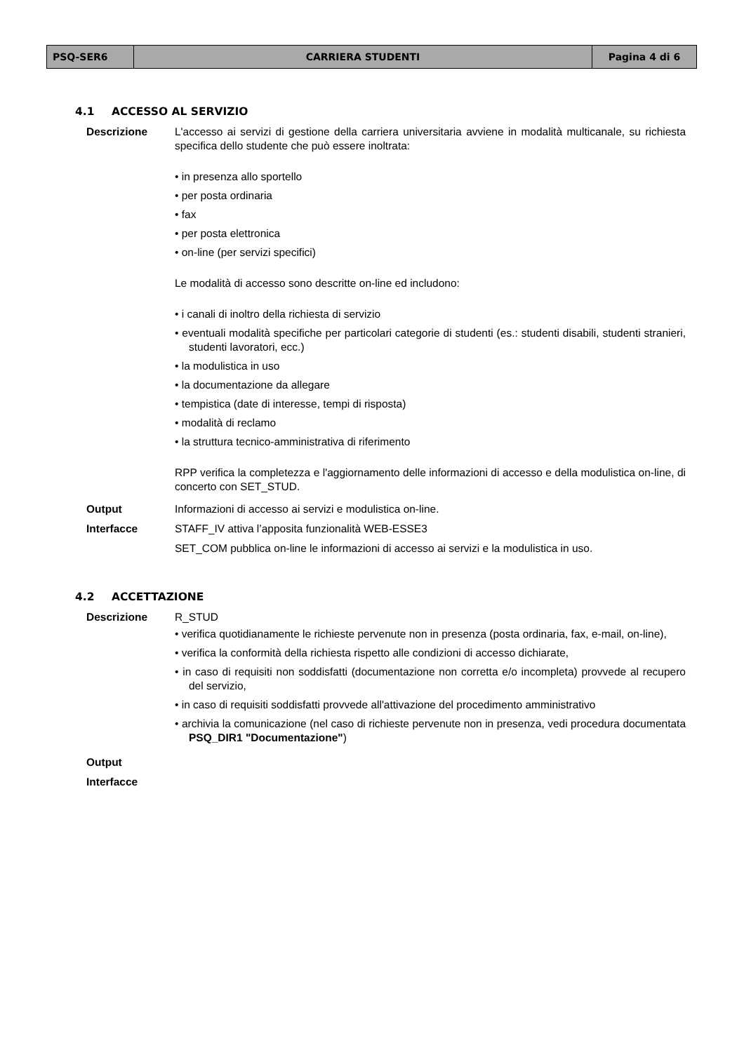| PSQ-SER6 | CARRIERA STUDENTI | Pagina 4 di 6 |
4.1 ACCESSO AL SERVIZIO
Descrizione L'accesso ai servizi di gestione della carriera universitaria avviene in modalità multicanale, su richiesta specifica dello studente che può essere inoltrata:
• in presenza allo sportello
• per posta ordinaria
• fax
• per posta elettronica
• on-line (per servizi specifici)
Le modalità di accesso sono descritte on-line ed includono:
• i canali di inoltro della richiesta di servizio
• eventuali modalità specifiche per particolari categorie di studenti (es.: studenti disabili, studenti stranieri, studenti lavoratori, ecc.)
• la modulistica in uso
• la documentazione da allegare
• tempistica (date di interesse, tempi di risposta)
• modalità di reclamo
• la struttura tecnico-amministrativa di riferimento
RPP verifica la completezza e l'aggiornamento delle informazioni di accesso e della modulistica on-line, di concerto con SET_STUD.
Output Informazioni di accesso ai servizi e modulistica on-line.
Interfacce STAFF_IV attiva l’apposita funzionalità WEB-ESSE3
SET_COM pubblica on-line le informazioni di accesso ai servizi e la modulistica in uso.
4.2 ACCETTAZIONE
Descrizione R_STUD
• verifica quotidianamente le richieste pervenute non in presenza (posta ordinaria, fax, e-mail, on-line),
• verifica la conformità della richiesta rispetto alle condizioni di accesso dichiarate,
• in caso di requisiti non soddisfatti (documentazione non corretta e/o incompleta) provvede al recupero del servizio,
• in caso di requisiti soddisfatti provvede all'attivazione del procedimento amministrativo
• archivia la comunicazione (nel caso di richieste pervenute non in presenza, vedi procedura documentata PSQ_DIR1 "Documentazione")
Output
Interfacce